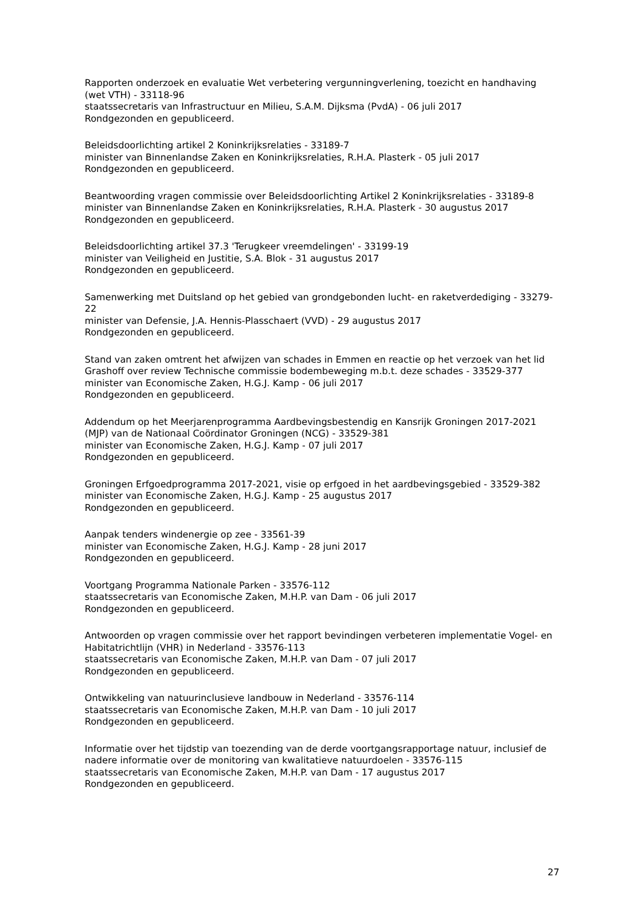Rapporten onderzoek en evaluatie Wet verbetering vergunningverlening, toezicht en handhaving (wet VTH) - 33118-96
staatssecretaris van Infrastructuur en Milieu, S.A.M. Dijksma (PvdA) - 06 juli 2017
Rondgezonden en gepubliceerd.
Beleidsdoorlichting artikel 2 Koninkrijksrelaties - 33189-7
minister van Binnenlandse Zaken en Koninkrijksrelaties, R.H.A. Plasterk - 05 juli 2017
Rondgezonden en gepubliceerd.
Beantwoording vragen commissie over Beleidsdoorlichting Artikel 2 Koninkrijksrelaties - 33189-8
minister van Binnenlandse Zaken en Koninkrijksrelaties, R.H.A. Plasterk - 30 augustus 2017
Rondgezonden en gepubliceerd.
Beleidsdoorlichting artikel 37.3 'Terugkeer vreemdelingen' - 33199-19
minister van Veiligheid en Justitie, S.A. Blok - 31 augustus 2017
Rondgezonden en gepubliceerd.
Samenwerking met Duitsland op het gebied van grondgebonden lucht- en raketverdediging - 33279-22
minister van Defensie, J.A. Hennis-Plasschaert (VVD) - 29 augustus 2017
Rondgezonden en gepubliceerd.
Stand van zaken omtrent het afwijzen van schades in Emmen en reactie op het verzoek van het lid Grashoff over review Technische commissie bodembeweging m.b.t. deze schades - 33529-377
minister van Economische Zaken, H.G.J. Kamp - 06 juli 2017
Rondgezonden en gepubliceerd.
Addendum op het Meerjarenprogramma Aardbevingsbestendig en Kansrijk Groningen 2017-2021 (MJP) van de Nationaal Coördinator Groningen (NCG) - 33529-381
minister van Economische Zaken, H.G.J. Kamp - 07 juli 2017
Rondgezonden en gepubliceerd.
Groningen Erfgoedprogramma 2017-2021, visie op erfgoed in het aardbevingsgebied - 33529-382
minister van Economische Zaken, H.G.J. Kamp - 25 augustus 2017
Rondgezonden en gepubliceerd.
Aanpak tenders windenergie op zee - 33561-39
minister van Economische Zaken, H.G.J. Kamp - 28 juni 2017
Rondgezonden en gepubliceerd.
Voortgang Programma Nationale Parken - 33576-112
staatssecretaris van Economische Zaken, M.H.P. van Dam - 06 juli 2017
Rondgezonden en gepubliceerd.
Antwoorden op vragen commissie over het rapport bevindingen verbeteren implementatie Vogel- en Habitatrichtlijn (VHR) in Nederland - 33576-113
staatssecretaris van Economische Zaken, M.H.P. van Dam - 07 juli 2017
Rondgezonden en gepubliceerd.
Ontwikkeling van natuurinclusieve landbouw in Nederland - 33576-114
staatssecretaris van Economische Zaken, M.H.P. van Dam - 10 juli 2017
Rondgezonden en gepubliceerd.
Informatie over het tijdstip van toezending van de derde voortgangsrapportage natuur, inclusief de nadere informatie over de monitoring van kwalitatieve natuurdoelen - 33576-115
staatssecretaris van Economische Zaken, M.H.P. van Dam - 17 augustus 2017
Rondgezonden en gepubliceerd.
27